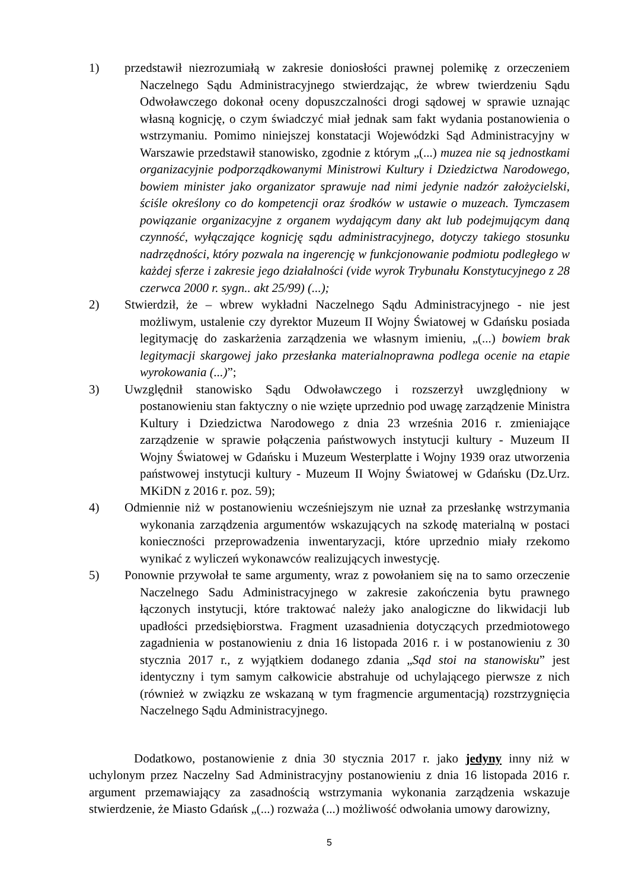1) przedstawił niezrozumiałą w zakresie doniosłości prawnej polemikę z orzeczeniem Naczelnego Sądu Administracyjnego stwierdzając, że wbrew twierdzeniu Sądu Odwoławczego dokonał oceny dopuszczalności drogi sądowej w sprawie uznając własną kognicję, o czym świadczyć miał jednak sam fakt wydania postanowienia o wstrzymaniu. Pomimo niniejszej konstatacji Wojewódzki Sąd Administracyjny w Warszawie przedstawił stanowisko, zgodnie z którym „(...) muzea nie są jednostkami organizacyjnie podporządkowanymi Ministrowi Kultury i Dziedzictwa Narodowego, bowiem minister jako organizator sprawuje nad nimi jedynie nadzór założycielski, ściśle określony co do kompetencji oraz środków w ustawie o muzeach. Tymczasem powiązanie organizacyjne z organem wydającym dany akt lub podejmującym daną czynność, wyłączające kognicję sądu administracyjnego, dotyczy takiego stosunku nadrzędności, który pozwala na ingerencję w funkcjonowanie podmiotu podległego w każdej sferze i zakresie jego działalności (vide wyrok Trybunału Konstytucyjnego z 28 czerwca 2000 r. sygn.. akt 25/99) (...);
2) Stwierdził, że – wbrew wykładni Naczelnego Sądu Administracyjnego - nie jest możliwym, ustalenie czy dyrektor Muzeum II Wojny Światowej w Gdańsku posiada legitymację do zaskarżenia zarządzenia we własnym imieniu, „(...) bowiem brak legitymacji skargowej jako przesłanka materialnoprawna podlega ocenie na etapie wyrokowania (...)”;
3) Uwzględnił stanowisko Sądu Odwoławczego i rozszerzył uwzględniony w postanowieniu stan faktyczny o nie wzięte uprzednio pod uwagę zarządzenie Ministra Kultury i Dziedzictwa Narodowego z dnia 23 września 2016 r. zmieniające zarządzenie w sprawie połączenia państwowych instytucji kultury - Muzeum II Wojny Światowej w Gdańsku i Muzeum Westerplatte i Wojny 1939 oraz utworzenia państwowej instytucji kultury - Muzeum II Wojny Światowej w Gdańsku (Dz.Urz. MKiDN z 2016 r. poz. 59);
4) Odmiennie niż w postanowieniu wcześniejszym nie uznał za przesłankę wstrzymania wykonania zarządzenia argumentów wskazujących na szkodę materialną w postaci konieczności przeprowadzenia inwentaryzacji, które uprzednio miały rzekomo wynikać z wyliczeń wykonawców realizujących inwestycję.
5) Ponownie przywołał te same argumenty, wraz z powołaniem się na to samo orzeczenie Naczelnego Sadu Administracyjnego w zakresie zakończenia bytu prawnego łączonych instytucji, które traktować należy jako analogiczne do likwidacji lub upadłości przedsiębiorstwa. Fragment uzasadnienia dotyczących przedmiotowego zagadnienia w postanowieniu z dnia 16 listopada 2016 r. i w postanowieniu z 30 stycznia 2017 r., z wyjątkiem dodanego zdania „Sąd stoi na stanowisku” jest identyczny i tym samym całkowicie abstrahuje od uchylającego pierwsze z nich (również w związku ze wskazaną w tym fragmencie argumentacją) rozstrzygnięcia Naczelnego Sądu Administracyjnego.
Dodatkowo, postanowienie z dnia 30 stycznia 2017 r. jako jedyny inny niż w uchylonym przez Naczelny Sad Administracyjny postanowieniu z dnia 16 listopada 2016 r. argument przemawiający za zasadnością wstrzymania wykonania zarządzenia wskazuje stwierdzenie, że Miasto Gdańsk „(...) rozważa (...) możliwość odwołania umowy darowizny,
5